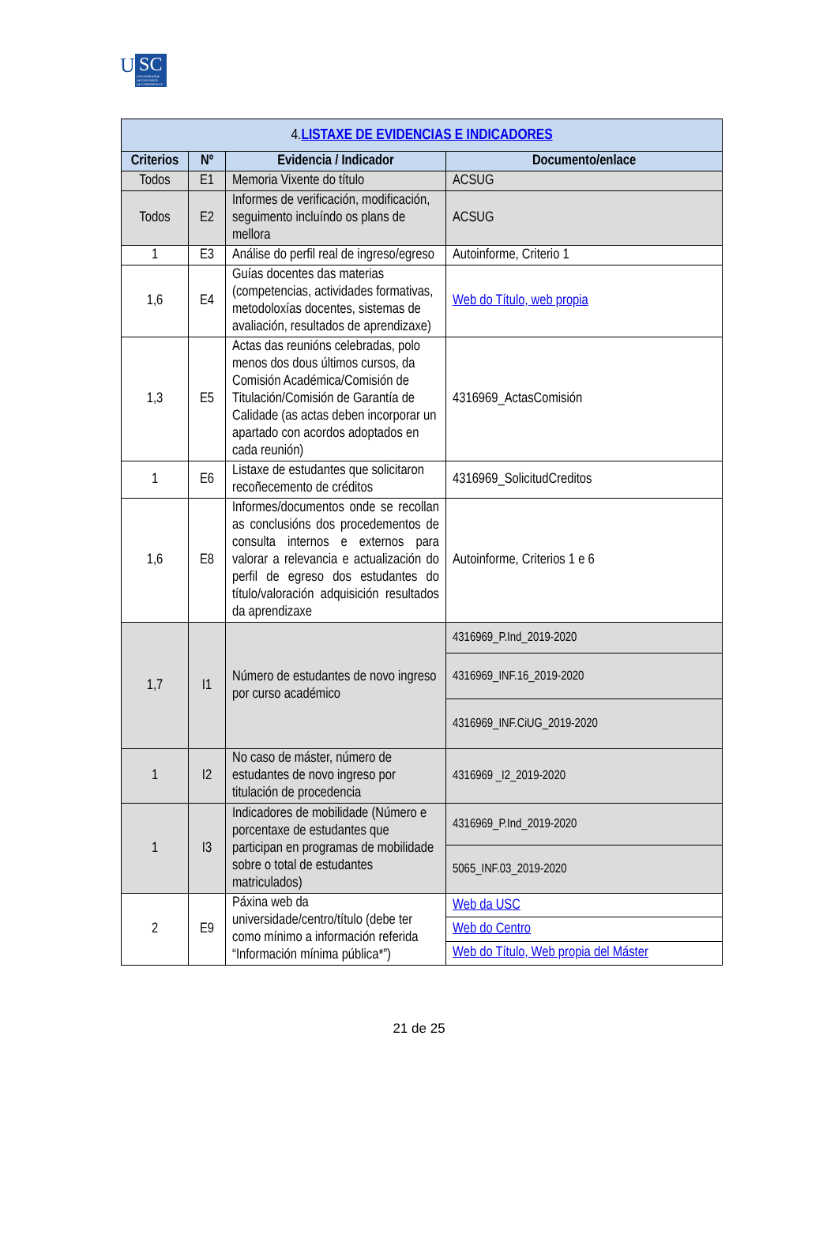U SC UNIVERSIDADE
DE SANTIAGO
DE COMPOSTELA
| 4. LISTAXE DE EVIDENCIAS E INDICADORES | | | |
| --- | --- | --- | --- |
| Criterios | Nº | Evidencia / Indicador | Documento/enlace |
| Todos | E1 | Memoria Vixente do título | ACSUG |
| Todos | E2 | Informes de verificación, modificación, seguimento incluíndo os plans de mellora | ACSUG |
| 1 | E3 | Análise do perfil real de ingreso/egreso | Autoinforme, Criterio 1 |
| 1,6 | E4 | Guías docentes das materias (competencias, actividades formativas, metodoloxías docentes, sistemas de avaliación, resultados de aprendizaxe) | Web do Título, web propia |
| 1,3 | E5 | Actas das reunións celebradas, polo menos dos dous últimos cursos, da Comisión Académica/Comisión de Titulación/Comisión de Garantía de Calidade (as actas deben incorporar un apartado con acordos adoptados en cada reunión) | 4316969_ActasComisión |
| 1 | E6 | Listaxe de estudantes que solicitaron recoñecemento de créditos | 4316969_SolicitudCreditos |
| 1,6 | E8 | Informes/documentos onde se recollan as conclusións dos procedementos de consulta internos e externos para valorar a relevancia e actualización do perfil de egreso dos estudantes do título/valoración adquisición resultados da aprendizaxe | Autoinforme, Criterios 1 e 6 |
| 1,7 | I1 | Número de estudantes de novo ingreso por curso académico | 4316969_P.Ind_2019-2020 |
| | | | 4316969_INF.16_2019-2020 |
| | | | 4316969_INF.CiUG_2019-2020 |
| 1 | I2 | No caso de máster, número de estudantes de novo ingreso por titulación de procedencia | 4316969 _I2_2019-2020 |
| 1 | I3 | Indicadores de mobilidade (Número e porcentaxe de estudantes que participan en programas de mobilidade sobre o total de estudantes matriculados) | 4316969_P.Ind_2019-2020 |
| | | | 5065_INF.03_2019-2020 |
| 2 | E9 | Páxina web da universidade/centro/título (debe ter como mínimo a información referida “Información mínima pública*”) | Web da USC |
| | | | Web do Centro |
| | | | Web do Título, Web propia del Máster |
21 de 25